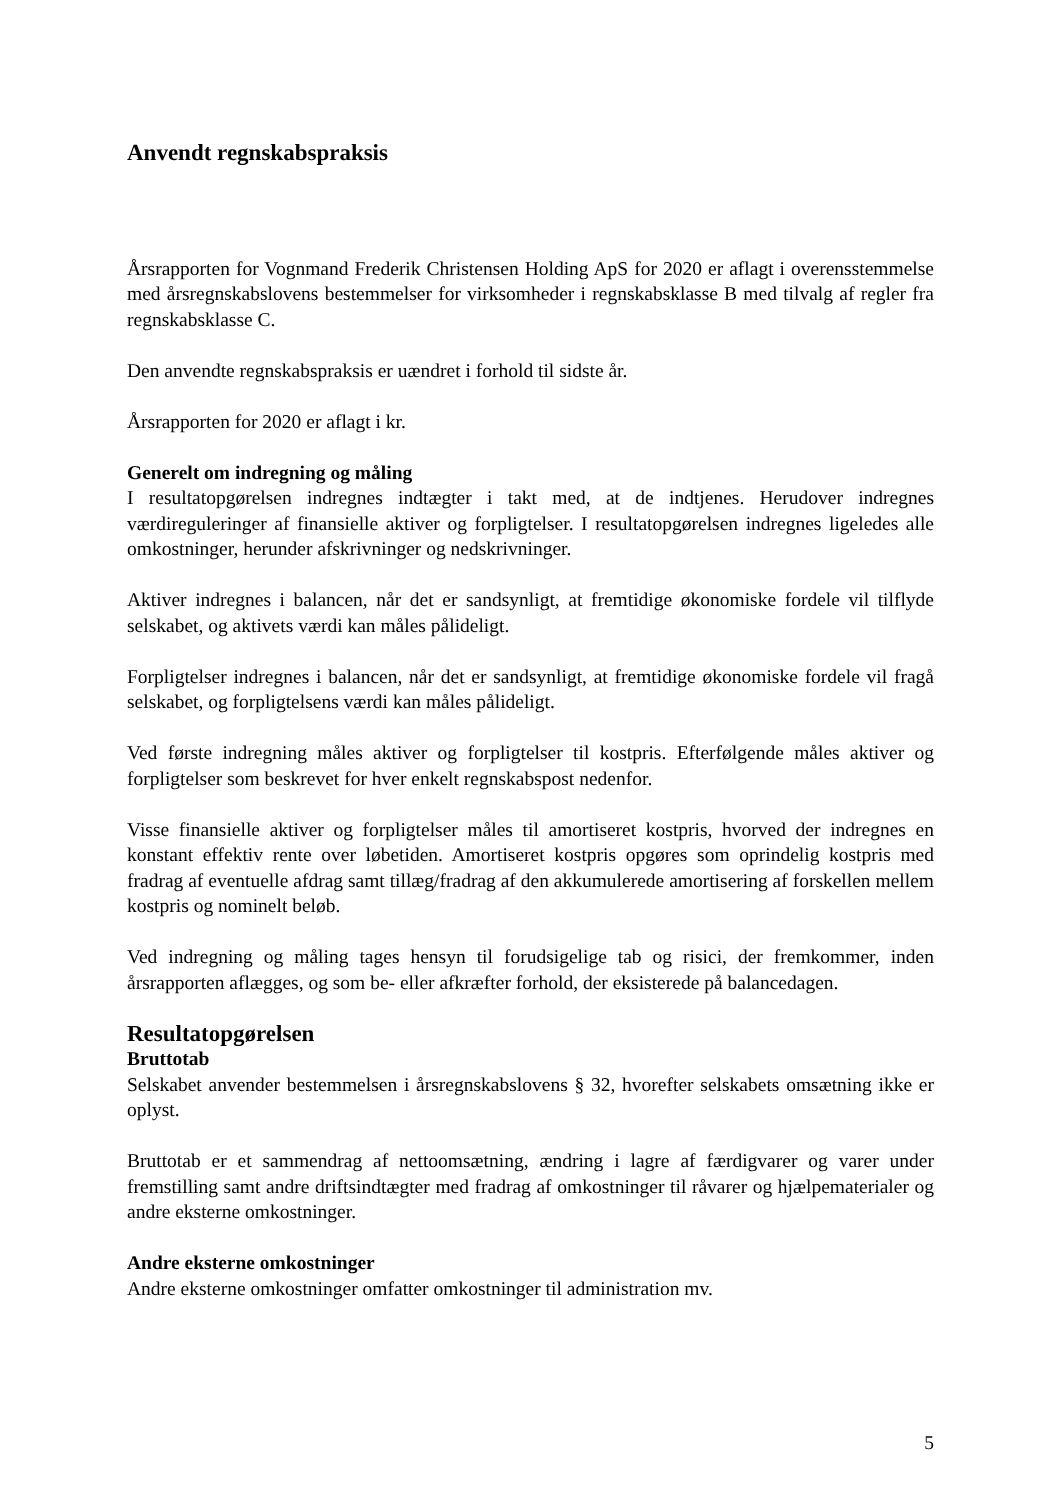Anvendt regnskabspraksis
Årsrapporten for Vognmand Frederik Christensen Holding ApS for 2020 er aflagt i overensstemmelse med årsregnskabslovens bestemmelser for virksomheder i regnskabsklasse B med tilvalg af regler fra regnskabsklasse C.
Den anvendte regnskabspraksis er uændret i forhold til sidste år.
Årsrapporten for 2020 er aflagt i kr.
Generelt om indregning og måling
I resultatopgørelsen indregnes indtægter i takt med, at de indtjenes. Herudover indregnes værdireguleringer af finansielle aktiver og forpligtelser. I resultatopgørelsen indregnes ligeledes alle omkostninger, herunder afskrivninger og nedskrivninger.
Aktiver indregnes i balancen, når det er sandsynligt, at fremtidige økonomiske fordele vil tilflyde selskabet, og aktivets værdi kan måles pålideligt.
Forpligtelser indregnes i balancen, når det er sandsynligt, at fremtidige økonomiske fordele vil fragå selskabet, og forpligtelsens værdi kan måles pålideligt.
Ved første indregning måles aktiver og forpligtelser til kostpris. Efterfølgende måles aktiver og forpligtelser som beskrevet for hver enkelt regnskabspost nedenfor.
Visse finansielle aktiver og forpligtelser måles til amortiseret kostpris, hvorved der indregnes en konstant effektiv rente over løbetiden. Amortiseret kostpris opgøres som oprindelig kostpris med fradrag af eventuelle afdrag samt tillæg/fradrag af den akkumulerede amortisering af forskellen mellem kostpris og nominelt beløb.
Ved indregning og måling tages hensyn til forudsigelige tab og risici, der fremkommer, inden årsrapporten aflægges, og som be- eller afkræfter forhold, der eksisterede på balancedagen.
Resultatopgørelsen
Bruttotab
Selskabet anvender bestemmelsen i årsregnskabslovens § 32, hvorefter selskabets omsætning ikke er oplyst.
Bruttotab er et sammendrag af nettoomsætning, ændring i lagre af færdigvarer og varer under fremstilling samt andre driftsindtægter med fradrag af omkostninger til råvarer og hjælpematerialer og andre eksterne omkostninger.
Andre eksterne omkostninger
Andre eksterne omkostninger omfatter omkostninger til administration mv.
5